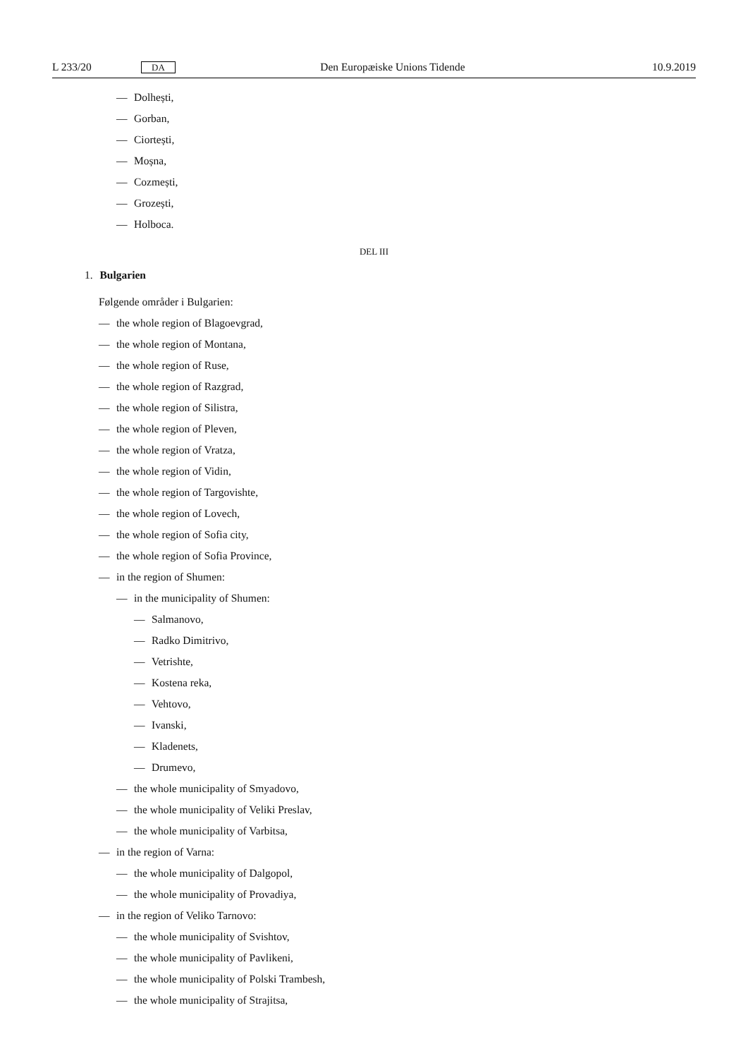L 233/20 DA Den Europæiske Unions Tidende 10.9.2019
— Dolhești,
— Gorban,
— Ciortești,
— Moșna,
— Cozmești,
— Grozești,
— Holboca.
DEL III
1. Bulgarien
Følgende områder i Bulgarien:
— the whole region of Blagoevgrad,
— the whole region of Montana,
— the whole region of Ruse,
— the whole region of Razgrad,
— the whole region of Silistra,
— the whole region of Pleven,
— the whole region of Vratza,
— the whole region of Vidin,
— the whole region of Targovishte,
— the whole region of Lovech,
— the whole region of Sofia city,
— the whole region of Sofia Province,
— in the region of Shumen:
— in the municipality of Shumen:
— Salmanovo,
— Radko Dimitrivo,
— Vetrishte,
— Kostena reka,
— Vehtovo,
— Ivanski,
— Kladenets,
— Drumevo,
— the whole municipality of Smyadovo,
— the whole municipality of Veliki Preslav,
— the whole municipality of Varbitsa,
— in the region of Varna:
— the whole municipality of Dalgopol,
— the whole municipality of Provadiya,
— in the region of Veliko Tarnovo:
— the whole municipality of Svishtov,
— the whole municipality of Pavlikeni,
— the whole municipality of Polski Trambesh,
— the whole municipality of Strajitsa,